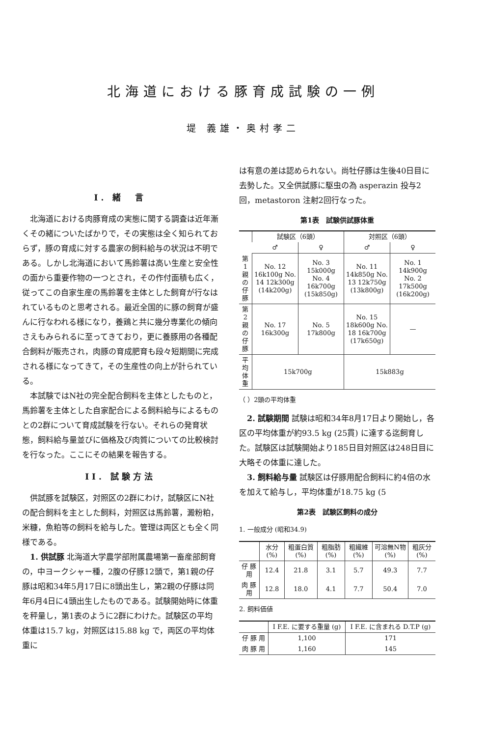北海道における豚育成試験の一例
堤 義雄・奥村孝二
I. 緒　言
北海道における肉豚育成の実態に関する調査は近年漸くその緒についたばかりで，その実態は全く知られておらず，豚の育成に対する農家の飼料給与の状況は不明である。しかし北海道において馬鈴薯は高い生産と安全性の面から重要作物の一つとされ，その作付面積も広く，従ってこの自家生産の馬鈴薯を主体とした飼育が行なはれているものと思考される。最近全国的に豚の飼育が盛んに行なわれる様になり，養鶏と共に幾分専業化の傾向さえもみられるに至ってきており，更に養豚用の各種配合飼料が販売され，肉豚の育成肥育も段々短期間に完成される様になってきて，その生産性の向上が計られている。
本試験ではN社の完全配合飼料を主体としたものと，馬鈴薯を主体とした自家配合による飼料給与によるものとの2群について育成試験を行ない。それらの発育状態，飼料給与量並びに価格及び肉質についての比較検討を行なった。ここにその結果を報告する。
II. 試験方法
供試豚を試験区，対照区の2群にわけ，試験区にN社の配合飼料を主とした飼料，対照区は馬鈴薯，澱粉粕，米糠，魚粕等の飼料を給与した。管理は両区とも全く同様である。
1. 供試豚 北海道大学農学部附属農場第一畜産部飼育の，中ヨークシャー種，2腹の仔豚12頭で，第1親の仔豚は昭和34年5月17日に8頭出生し，第2親の仔豚は同年6月4日に4頭出生したものである。試験開始時に体重を秤量し，第1表のように2群にわけた。試験区の平均体重は15.7 kg，対照区は15.88 kg で，両区の平均体重に
は有意の差は認められない。尚牡仔豚は生後40日目に去勢した。又全供試豚に駆虫の為 asperazin 投与2回，metastoron 注射2回行なった。
第1表　試験供試豚体重
| | 試験区（6頭） | | 対照区（6頭） | |
| --- | --- | --- | --- | --- |
| | ♂ | ♀ | ♂ | ♀ |
| 第1親の仔豚 | No. 12 16k100g No. 14 12k300g (14k200g) | No. 3 15k000g No. 4 16k700g (15k850g) | No. 11 14k850g No. 13 12k750g (13k800g) | No. 1 14k900g No. 2 17k500g (16k200g) |
| 第2親の仔豚 | No. 17 16k300g | No. 5 17k800g | No. 15 18k600g No. 18 16k700g (17k650g) | — |
| 平均体重 | 15k700g | | 15k883g | |
（ ）2頭の平均体重
2. 試験期間 試験は昭和34年8月17日より開始し，各区の平均体重が約93.5 kg (25貫) に達する迄飼育した。試験区は試験開始より185日目対照区は248日目に大略その体重に達した。
3. 飼料給与量 試験区は仔豚用配合飼料に約4倍の水を加えて給与し，平均体重が18.75 kg (5
第2表　試験区飼料の成分
1. 一般成分 (昭和34.9)
| | 水分 (%) | 粗蛋白質 (%) | 粗脂肪 (%) | 粗繊維 (%) | 可溶無N物 (%) | 粗灰分 (%) |
| --- | --- | --- | --- | --- | --- | --- |
| 仔 豚 用 | 12.4 | 21.8 | 3.1 | 5.7 | 49.3 | 7.7 |
| 肉 豚 用 | 12.8 | 18.0 | 4.1 | 7.7 | 50.4 | 7.0 |
2. 飼料価値
| | I F.E. に要する重量 (g) | I F.E. に含まれる D.T.P (g) |
| --- | --- | --- |
| 仔 豚 用 | 1,100 | 171 |
| 肉 豚 用 | 1,160 | 145 |